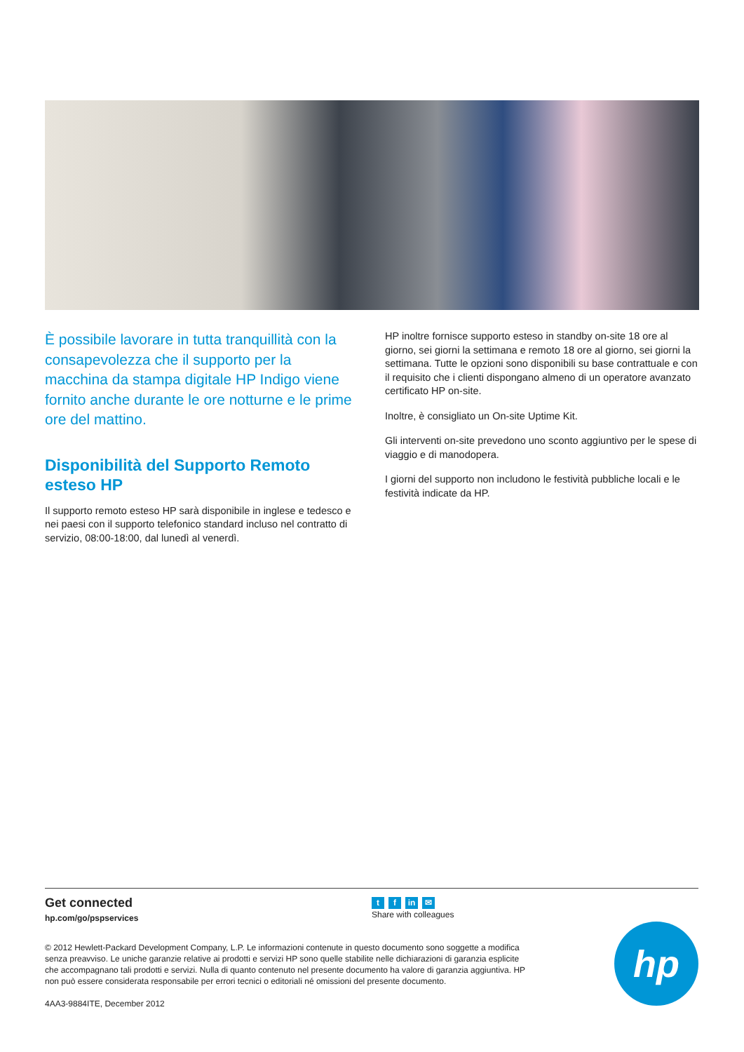È possibile lavorare in tutta tranquillità con la consapevolezza che il supporto per la macchina da stampa digitale HP Indigo viene fornito anche durante le ore notturne e le prime ore del mattino.
Disponibilità del Supporto Remoto esteso HP
Il supporto remoto esteso HP sarà disponibile in inglese e tedesco e nei paesi con il supporto telefonico standard incluso nel contratto di servizio, 08:00-18:00, dal lunedì al venerdì.
HP inoltre fornisce supporto esteso in standby on-site 18 ore al giorno, sei giorni la settimana e remoto 18 ore al giorno, sei giorni la settimana. Tutte le opzioni sono disponibili su base contrattuale e con il requisito che i clienti dispongano almeno di un operatore avanzato certificato HP on-site.
Inoltre, è consigliato un On-site Uptime Kit.
Gli interventi on-site prevedono uno sconto aggiuntivo per le spese di viaggio e di manodopera.
I giorni del supporto non includono le festività pubbliche locali e le festività indicate da HP.
Get connected
hp.com/go/pspservices
tf in ✉
Share with colleagues
© 2012 Hewlett-Packard Development Company, L.P. Le informazioni contenute in questo documento sono soggette a modifica senza preavviso. Le uniche garanzie relative ai prodotti e servizi HP sono quelle stabilite nelle dichiarazioni di garanzia esplicite che accompagnano tali prodotti e servizi. Nulla di quanto contenuto nel presente documento ha valore di garanzia aggiuntiva. HP non può essere considerata responsabile per errori tecnici o editoriali né omissioni del presente documento.
4AA3-9884ITE, December 2012
hp